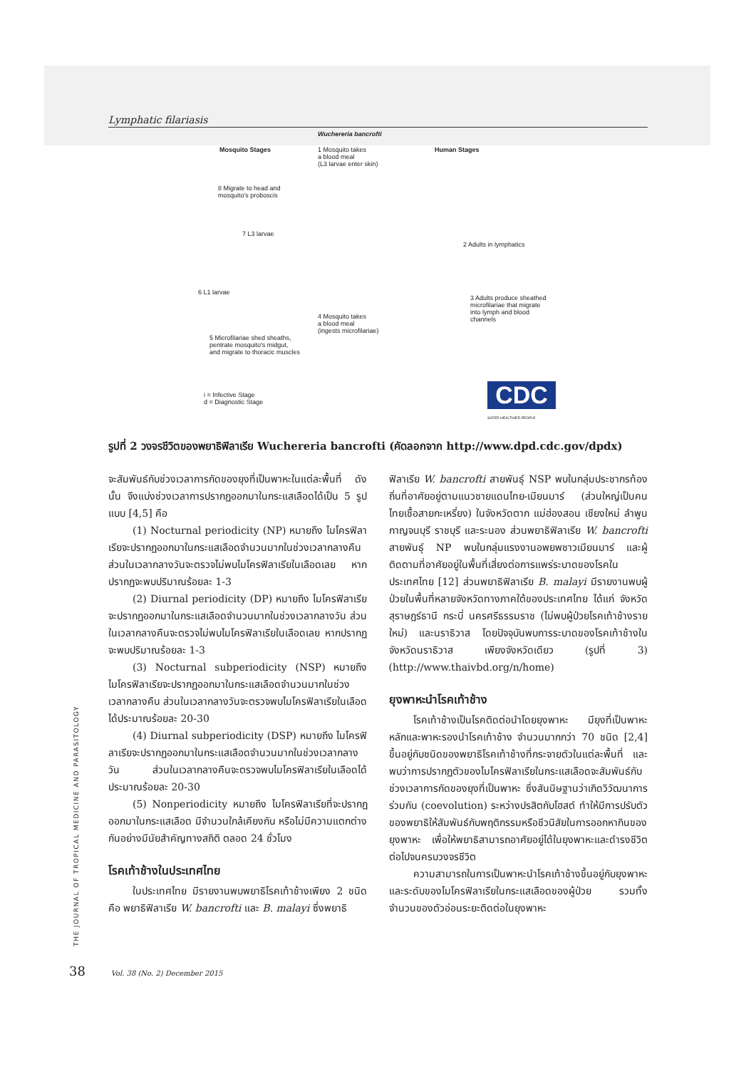Lymphatic filariasis
Wuchereria bancrofti
Mosquito Stages Human Stages
1 Mosquito takes
a blood meal
(L3 larvae enter skin)
8 Migrate to head and
mosquito's proboscis
7 L3 larvae
2 Adults in lymphatics
6 L1 larvae
3 Adults produce sheathed
microfilariae that migrate
into lymph and blood
channels
4 Mosquito takes
a blood meal
(ingests microfilariae)
5 Microfilariae shed sheaths,
pentrate mosquito's midgut,
and migrate to thoracic muscles
i = Infective Stage
d = Diagnostic Stage
CDC
SAFER·HEALTHIER·PEOPLE
รูปที่ 2 วงจรชีวิตของพยาธิฟิลาเรีย Wuchereria bancrofti (คัดลอกจาก http://www.dpd.cdc.gov/dpdx)
จะสัมพันธ์กับช่วงเวลาการกัดของยุงที่เป็นพาหะในแต่ละพื้นที่ ดังนั้น จึงแบ่งช่วงเวลาการปรากฏออกมาในกระแสเลือดได้เป็น 5 รูปแบบ [4,5] คือ
(1) Nocturnal periodicity (NP) หมายถึง ไมโครฟิลาเรียจะปรากฏออกมาในกระแสเลือดจำนวนมากในช่วงเวลากลางคืน ส่วนในเวลากลางวันจะตรวจไม่พบไมโครฟิลาเรียในเลือดเลย หากปรากฏจะพบปริมาณร้อยละ 1-3
(2) Diurnal periodicity (DP) หมายถึง ไมโครฟิลาเรียจะปรากฏออกมาในกระแสเลือดจำนวนมากในช่วงเวลากลางวัน ส่วนในเวลากลางคืนจะตรวจไม่พบไมโครฟิลาเรียในเลือดเลย หากปรากฏจะพบปริมาณร้อยละ 1-3
(3) Nocturnal subperiodicity (NSP) หมายถึง ไมโครฟิลาเรียจะปรากฏออกมาในกระแสเลือดจำนวนมากในช่วงเวลากลางคืน ส่วนในเวลากลางวันจะตรวจพบไมโครฟิลาเรียในเลือดได้ประมาณร้อยละ 20-30
(4) Diurnal subperiodicity (DSP) หมายถึง ไมโครฟิลาเรียจะปรากฏออกมาในกระแสเลือดจำนวนมากในช่วงเวลากลางวัน ส่วนในเวลากลางคืนจะตรวจพบไมโครฟิลาเรียในเลือดได้ประมาณร้อยละ 20-30
(5) Nonperiodicity หมายถึง ไมโครฟิลาเรียที่จะปรากฏออกมาในกระแสเลือด มีจำนวนใกล้เคียงกัน หรือไม่มีความแตกต่างกันอย่างมีนัยสำคัญทางสถิติ ตลอด 24 ชั่วโมง
โรคเท้าช้างในประเทศไทย
ในประเทศไทย มีรายงานพบพยาธิโรคเท้าช้างเพียง 2 ชนิด คือ พยาธิฟิลาเรีย W. bancrofti และ B. malayi ซึ่งพยาธิ
ฟิลาเรีย W. bancrofti สายพันธุ์ NSP พบในกลุ่มประชากรท้องถิ่นที่อาศัยอยู่ตามแนวชายแดนไทย-เมียนมาร์ (ส่วนใหญ่เป็นคนไทยเชื้อสายกะเหรี่ยง) ในจังหวัดตาก แม่ฮ่องสอน เชียงใหม่ ลำพูน กาญจนบุรี ราชบุรี และระนอง ส่วนพยาธิฟิลาเรีย W. bancrofti สายพันธุ์ NP พบในกลุ่มแรงงานอพยพชาวเมียนมาร์ และผู้ติดตามที่อาศัยอยู่ในพื้นที่เสี่ยงต่อการแพร่ระบาดของโรคในประเทศไทย [12] ส่วนพยาธิฟิลาเรีย B. malayi มีรายงานพบผู้ป่วยในพื้นที่หลายจังหวัดทางภาคใต้ของประเทศไทย ได้แก่ จังหวัดสุราษฎร์ธานี กระบี่ นครศรีธรรมราช (ไม่พบผู้ป่วยโรคเท้าช้างรายใหม่) และนราธิวาส โดยปัจจุบันพบการระบาดของโรคเท้าช้างในจังหวัดนราธิวาส เพียงจังหวัดเดียว (รูปที่ 3) (http://www.thaivbd.org/n/home)
ยุงพาหะนำโรคเท้าช้าง
โรคเท้าช้างเป็นโรคติดต่อนำโดยยุงพาหะ มียุงที่เป็นพาหะหลักและพาหะรองนำโรคเท้าช้าง จำนวนมากกว่า 70 ชนิด [2,4] ขึ้นอยู่กับชนิดของพยาธิโรคเท้าช้างที่กระจายตัวในแต่ละพื้นที่ และพบว่าการปรากฏตัวของไมโครฟิลาเรียในกระแสเลือดจะสัมพันธ์กับช่วงเวลาการกัดของยุงที่เป็นพาหะ ซึ่งสันนิษฐานว่าเกิดวิวัฒนาการร่วมกัน (coevolution) ระหว่างปรสิตกับโฮสต์ ทำให้มีการปรับตัวของพยาธิให้สัมพันธ์กับพฤติกรรมหรือชีวนิสัยในการออกหากินของยุงพาหะ เพื่อให้พยาธิสามารถอาศัยอยู่ได้ในยุงพาหะและดำรงชีวิตต่อไปจนครบวงจรชีวิต
ความสามารถในการเป็นพาหะนำโรคเท้าช้างขึ้นอยู่กับยุงพาหะและระดับของไมโครฟิลาเรียในกระแสเลือดของผู้ป่วย รวมทั้งจำนวนของตัวอ่อนระยะติดต่อในยุงพาหะ
THE JOURNAL OF TROPICAL MEDICINE AND PARASITOLOGY
38 Vol. 38 (No. 2) December 2015